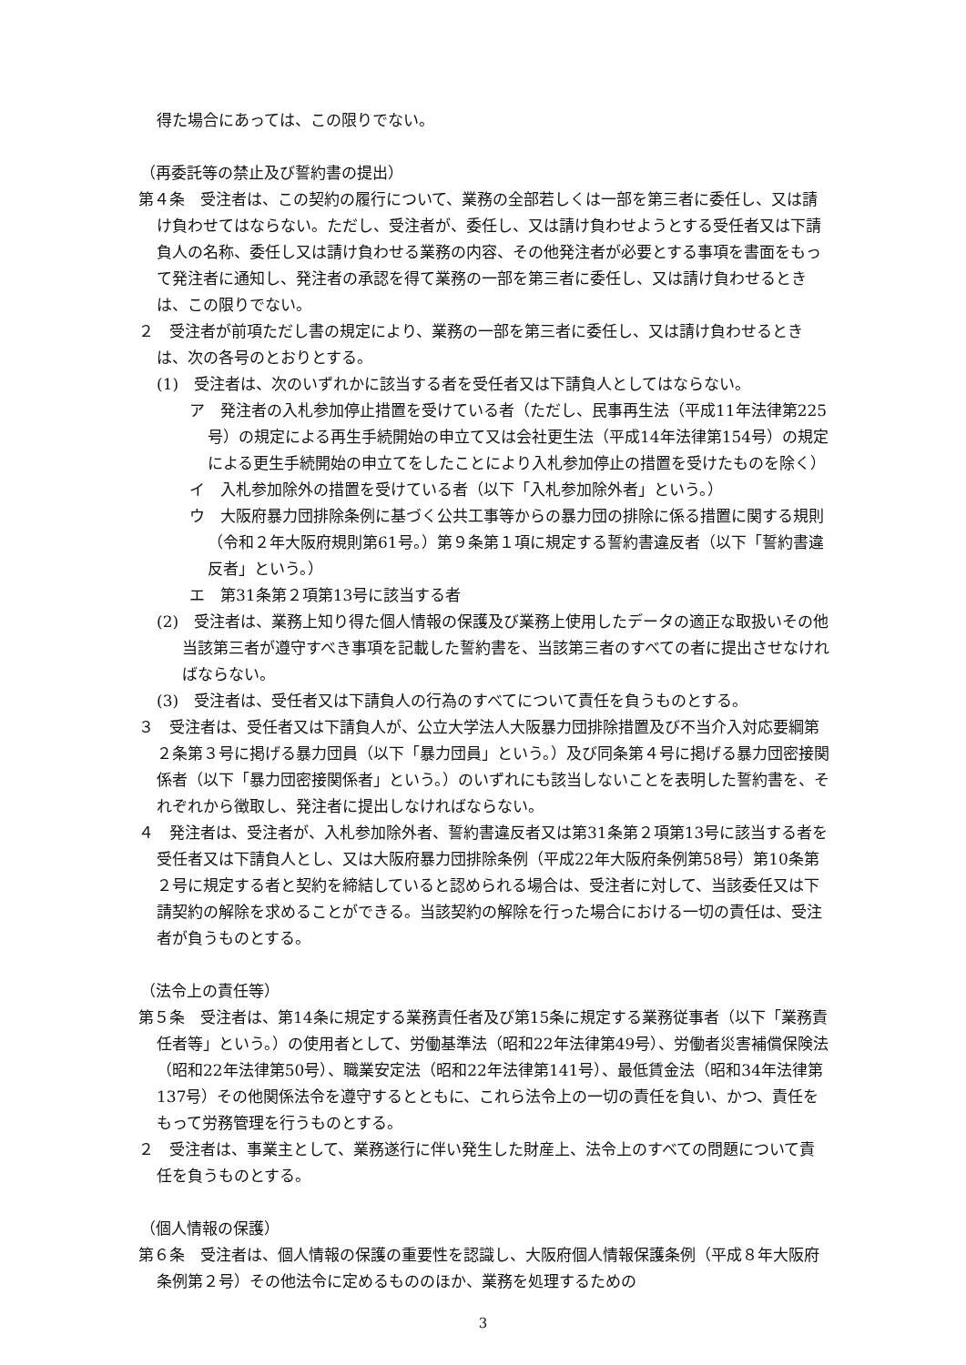得た場合にあっては、この限りでない。
（再委託等の禁止及び誓約書の提出）
第４条　受注者は、この契約の履行について、業務の全部若しくは一部を第三者に委任し、又は請け負わせてはならない。ただし、受注者が、委任し、又は請け負わせようとする受任者又は下請負人の名称、委任し又は請け負わせる業務の内容、その他発注者が必要とする事項を書面をもって発注者に通知し、発注者の承認を得て業務の一部を第三者に委任し、又は請け負わせるときは、この限りでない。
２　受注者が前項ただし書の規定により、業務の一部を第三者に委任し、又は請け負わせるときは、次の各号のとおりとする。
(1)　受注者は、次のいずれかに該当する者を受任者又は下請負人としてはならない。
ア　発注者の入札参加停止措置を受けている者（ただし、民事再生法（平成11年法律第225号）の規定による再生手続開始の申立て又は会社更生法（平成14年法律第154号）の規定による更生手続開始の申立てをしたことにより入札参加停止の措置を受けたものを除く）
イ　入札参加除外の措置を受けている者（以下「入札参加除外者」という。）
ウ　大阪府暴力団排除条例に基づく公共工事等からの暴力団の排除に係る措置に関する規則（令和２年大阪府規則第61号。）第９条第１項に規定する誓約書違反者（以下「誓約書違反者」という。）
エ　第31条第２項第13号に該当する者
(2)　受注者は、業務上知り得た個人情報の保護及び業務上使用したデータの適正な取扱いその他当該第三者が遵守すべき事項を記載した誓約書を、当該第三者のすべての者に提出させなければならない。
(3)　受注者は、受任者又は下請負人の行為のすべてについて責任を負うものとする。
３　受注者は、受任者又は下請負人が、公立大学法人大阪暴力団排除措置及び不当介入対応要綱第２条第３号に掲げる暴力団員（以下「暴力団員」という。）及び同条第４号に掲げる暴力団密接関係者（以下「暴力団密接関係者」という。）のいずれにも該当しないことを表明した誓約書を、それぞれから徴取し、発注者に提出しなければならない。
４　発注者は、受注者が、入札参加除外者、誓約書違反者又は第31条第２項第13号に該当する者を受任者又は下請負人とし、又は大阪府暴力団排除条例（平成22年大阪府条例第58号）第10条第２号に規定する者と契約を締結していると認められる場合は、受注者に対して、当該委任又は下請契約の解除を求めることができる。当該契約の解除を行った場合における一切の責任は、受注者が負うものとする。
（法令上の責任等）
第５条　受注者は、第14条に規定する業務責任者及び第15条に規定する業務従事者（以下「業務責任者等」という。）の使用者として、労働基準法（昭和22年法律第49号）、労働者災害補償保険法（昭和22年法律第50号）、職業安定法（昭和22年法律第141号）、最低賃金法（昭和34年法律第137号）その他関係法令を遵守するとともに、これら法令上の一切の責任を負い、かつ、責任をもって労務管理を行うものとする。
２　受注者は、事業主として、業務遂行に伴い発生した財産上、法令上のすべての問題について責任を負うものとする。
（個人情報の保護）
第６条　受注者は、個人情報の保護の重要性を認識し、大阪府個人情報保護条例（平成８年大阪府条例第２号）その他法令に定めるもののほか、業務を処理するための
3